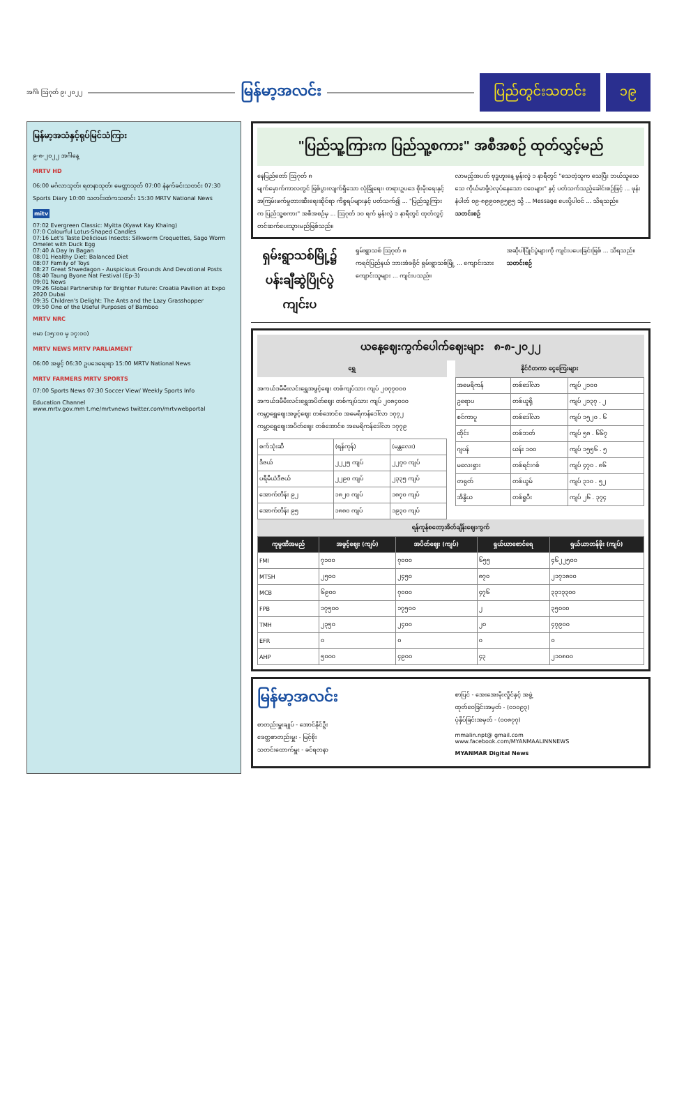အင်္ဂါ၊ ဩဂုတ် ၉၊ ၂၀၂၂ မြန်မာ့အလင်း ပြည်တွင်းသတင်း ၁၉
မြန်မာ့အသံနှင့်ရုပ်မြင်သံကြား
၉-၈-၂၀၂၂ အင်္ဂါနေ့
MRTV HD
06:00 မင်္ဂလာသုတ်၊ ရတနာသုတ်၊ မေတ္တာသုတ် 07:00 နံနက်ခင်းသတင်း 07:30 Sports Diary 10:00 သတင်းထဲကသတင်း 15:30 MRTV National News
mitv
07:02 Evergreen Classic: Myitta (Kyawt Kay Khaing)
07:0 Colourful Lotus-Shaped Candles
07:16 Let's Taste Delicious Insects: Silkworm Croquettes, Sago Worm Omelet with Duck Egg
07:40 A Day In Bagan
08:01 Healthy Diet: Balanced Diet
08:07 Family of Toys
08:27 Great Shwedagon - Auspicious Grounds And Devotional Posts
08:40 Taung Byone Nat Festival (Ep-3)
09:01 News
09:26 Global Partnership for Brighter Future: Croatia Pavilion at Expo 2020 Dubai
09:35 Children's Delight: The Ants and the Lazy Grasshopper
09:50 One of the Useful Purposes of Bamboo
MRTV NRC
ဗမာ (၁၅:၀၀ မှ ၁၇:၀၀)
MRTV NEWS MRTV PARLIAMENT
06:00 အဖွင့် 06:30 ဥပဒေရေးရာ 15:00 MRTV National News
MRTV FARMERS MRTV SPORTS
07:00 Sports News 07:30 Soccer View/ Weekly Sports Info
Education Channel
www.mrtv.gov.mm t.me/mrtvnews twitter.com/mrtvwebportal
"ပြည်သူ့ကြားက ပြည်သူ့စကား" အစီအစဉ် ထုတ်လွှင့်မည်
နေပြည်တော် ဩဂုတ် ၈
မျက်မှောက်ကာလတွင် ဖြစ်ပွားလျက်ရှိသော လုံခြုံရေး၊ တရားဥပဒေ စိုးမိုးရေးနှင့် အကြမ်းဖက်မှုတားဆီးရေးဆိုင်ရာ ကိစ္စရပ်များနှင့် ပတ်သက်၍ ... "ပြည်သူ့ကြားက ပြည်သူ့စကား" အစီအစဉ်မှ ... ဩဂုတ် ၁၀ ရက် မွန်းလွဲ ၁ နာရီတွင် ထုတ်လွှင့် တင်ဆက်ပေးသွားမည်ဖြစ်သည်။
လာမည့်အပတ် ဗုဒ္ဓဟူးနေ့ မွန်းလွဲ ၁ နာရီတွင် "သေတဲ့သူက သေပြီး ဘယ်သူသေသေ ကိုယ်မာဖို့ပဲလုပ်နေသော ငဝေများ" နှင့် ပတ်သက်သည့်ခေါင်းစဉ်ဖြင့် ... ဖုန်းနံပါတ် ၀၉-၈၉၉၀၈၉၅၉၅ သို့ ... Message ပေးပို့ပါဝင် ... သိရသည်။ သတင်းစဉ်
ရှမ်းရွာသစ်မြို့၌ ပန်းချီဆွဲပြိုင်ပွဲ ကျင်းပ
ရှမ်းရွာသစ် ဩဂုတ် ၈
ကရင်ပြည်နယ် ဘားအံခရိုင် ရှမ်းရွာသစ်မြို့ ... ကျောင်းသား ကျောင်းသူများ ... ကျင်းပသည်။
အဆိုပါပြိုင်ပွဲများကို ကျင်းပပေးခြင်းဖြစ် ... သိရသည်။ သတင်းစဉ်
ယနေ့ဈေးကွက်ပေါက်ဈေးများ ၈-၈-၂၀၂၂
ရွှေ
အကယ်ဒမီမီးလင်းရွှေအဖွင့်ဈေး တစ်ကျပ်သား ကျပ် ၂၀၇၇၀၀၀
အကယ်ဒမီမီးလင်းရွှေအပိတ်ဈေး တစ်ကျပ်သား ကျပ် ၂၀၈၄၀၀၀
ကမ္ဘာ့ရွှေဈေးအဖွင့်ဈေး တစ်အောင်စ အမေရိကန်ဒေါ်လာ ၁၇၇၂
ကမ္ဘာ့ရွှေဈေးအပိတ်ဈေး တစ်အောင်စ အမေရိကန်ဒေါ်လာ ၁၇၇၉
| စက်သုံးဆီ | (ရန်ကုန်) | (မန္တလေး) |
| ဒီဇယ် | ၂၂၂၅ ကျပ် | ၂၂၇၀ ကျပ် |
| ပရီမီယံဒီဇယ် | ၂၂၉၀ ကျပ် | ၂၃၃၅ ကျပ် |
| အောက်တိန်း ၉၂ | ၁၈၂၀ ကျပ် | ၁၈၇၀ ကျပ် |
| အောက်တိန်း ၉၅ | ၁၈၈၀ ကျပ် | ၁၉၃၀ ကျပ် |
နိုင်ငံတကာ ငွေကြေးများ
| အမေရိကန် | တစ်ဒေါ်လာ | ကျပ် ၂၁၀၀ |
| ဥရောပ | တစ်ယူရို | ကျပ် ၂၁၃၇ . ၂ |
| စင်ကာပူ | တစ်ဒေါ်လာ | ကျပ် ၁၅၂၀ . ၆ |
| ထိုင်း | တစ်ဘတ် | ကျပ် ၅၈ . ၆၆၇ |
| ဂျပန် | ယန်း ၁၀၀ | ကျပ် ၁၅၅၆ . ၅ |
| မလေးရှား | တစ်ရင်းဂစ် | ကျပ် ၄၇၀ . ၈၆ |
| တရုတ် | တစ်ယွမ် | ကျပ် ၃၁၀ . ၅၂ |
| အိန္ဒိယ | တစ်ရူပီး | ကျပ် ၂၆ . ၃၇၄ |
ရန်ကုန်စတော့အိတ်ချိန်းဈေးကွက်
| ကုမ္ပဏီအမည် | အဖွင့်ဈေး (ကျပ်) | အပိတ်ဈေး (ကျပ်) | ရှယ်ယာစောင်ရေ | ရှယ်ယာတန်ဖိုး (ကျပ်) |
| --- | --- | --- | --- | --- |
| FMI | ၇၁၀၀ | ၇၀၀၀ | ၆၅၅ | ၄၆၂၂၅၀၀ |
| MTSH | ၂၅၀၀ | ၂၄၅၀ | ၈၇၀ | ၂၁၇၁၈၀၀ |
| MCB | ၆၉၀၀ | ၇၀၀၀ | ၄၇၆ | ၃၃၁၃၃၀၀ |
| FPB | ၁၇၅၀၀ | ၁၇၅၀၀ | ၂ | ၃၅၀၀၀ |
| TMH | ၂၃၅၀ | ၂၄၀၀ | ၂၀ | ၄၇၉၀၀ |
| EFR | ၀ | ၀ | ၀ | ၀ |
| AHP | ၅၀၀၀ | ၄၉၀၀ | ၄၃ | ၂၁၀၈၀၀ |
မြန်မာ့အလင်း
စာတည်းမှူးချုပ် - အောင်နိုင်ဦး
ခေတ္တစာတည်းမှူး - မြင့်စိုး
သတင်းထောက်မှူး - ခင်ရတနာ
စာပြင် - အေးအေးမိုးလှိုင်နှင့် အဖွဲ့
ထုတ်ဝေခြင်းအမှတ် - (၀၁၀၉၃)
ပုံနှိပ်ခြင်းအမှတ် - (၀၀၈၇၇)
mmalin.npt@ gmail.com
www.facebook.com/MYANMAALINNNEWS
MYANMAR Digital News